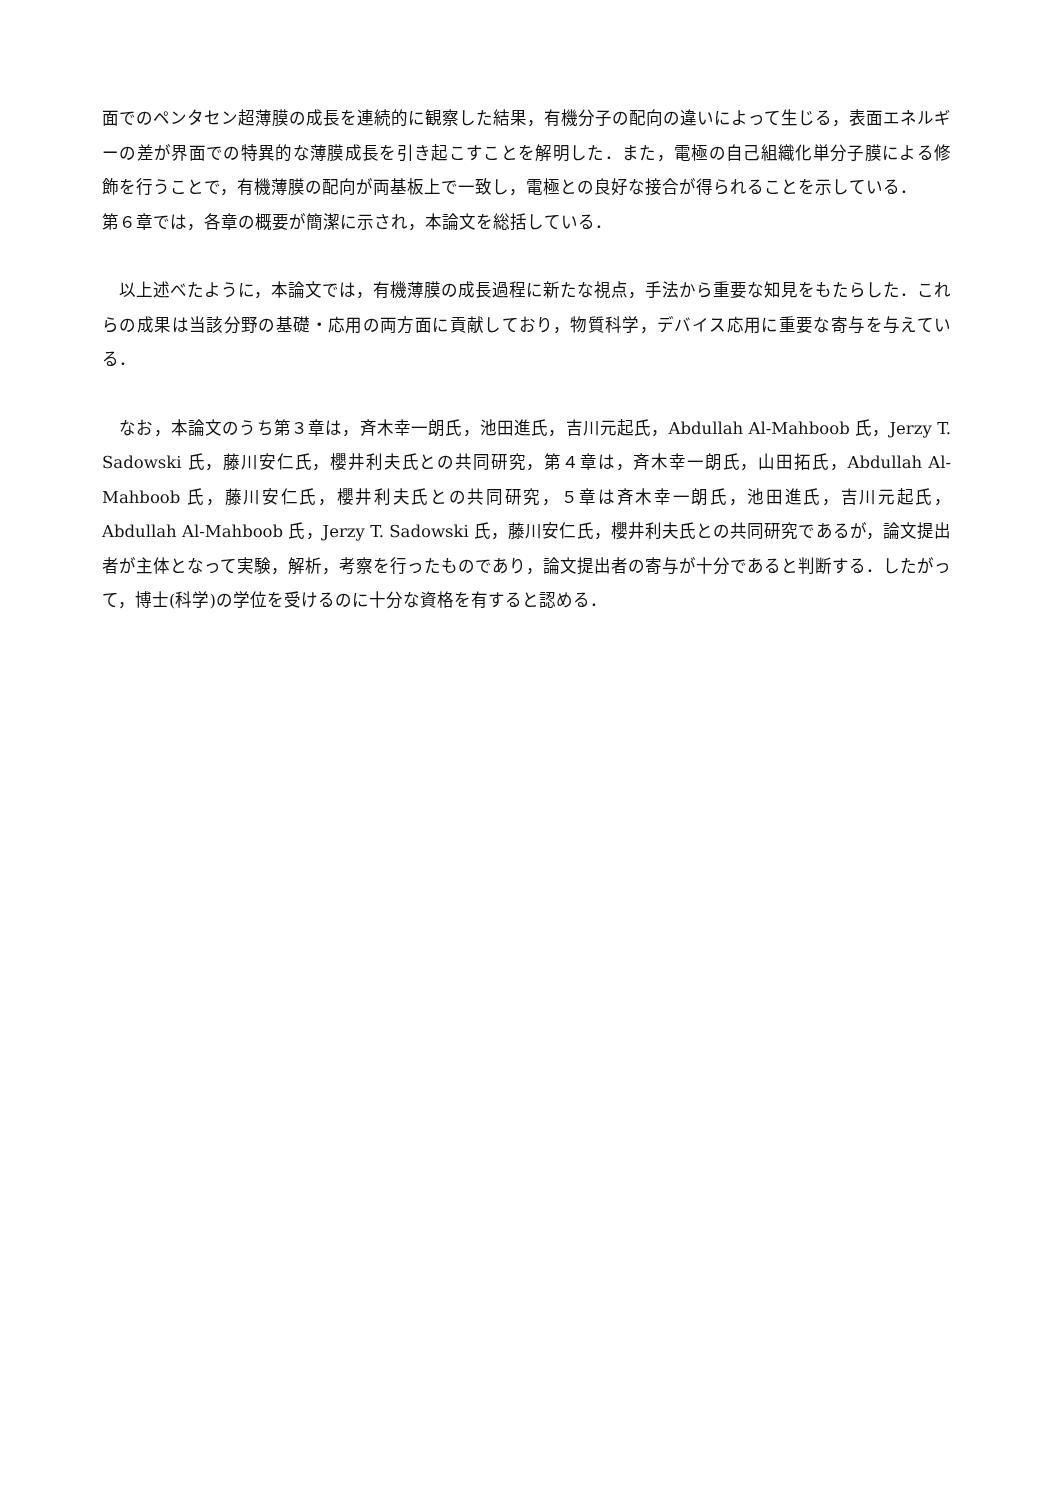面でのペンタセン超薄膜の成長を連続的に観察した結果，有機分子の配向の違いによって生じる，表面エネルギーの差が界面での特異的な薄膜成長を引き起こすことを解明した．また，電極の自己組織化単分子膜による修飾を行うことで，有機薄膜の配向が両基板上で一致し，電極との良好な接合が得られることを示している．
第６章では，各章の概要が簡潔に示され，本論文を総括している．
　以上述べたように，本論文では，有機薄膜の成長過程に新たな視点，手法から重要な知見をもたらした．これらの成果は当該分野の基礎・応用の両方面に貢献しており，物質科学，デバイス応用に重要な寄与を与えている．
　なお，本論文のうち第３章は，斉木幸一朗氏，池田進氏，吉川元起氏，Abdullah Al-Mahboob 氏，Jerzy T. Sadowski 氏，藤川安仁氏，櫻井利夫氏との共同研究，第４章は，斉木幸一朗氏，山田拓氏，Abdullah Al-Mahboob 氏，藤川安仁氏，櫻井利夫氏との共同研究，５章は斉木幸一朗氏，池田進氏，吉川元起氏，Abdullah Al-Mahboob 氏，Jerzy T. Sadowski 氏，藤川安仁氏，櫻井利夫氏との共同研究であるが，論文提出者が主体となって実験，解析，考察を行ったものであり，論文提出者の寄与が十分であると判断する．したがって，博士(科学)の学位を受けるのに十分な資格を有すると認める．